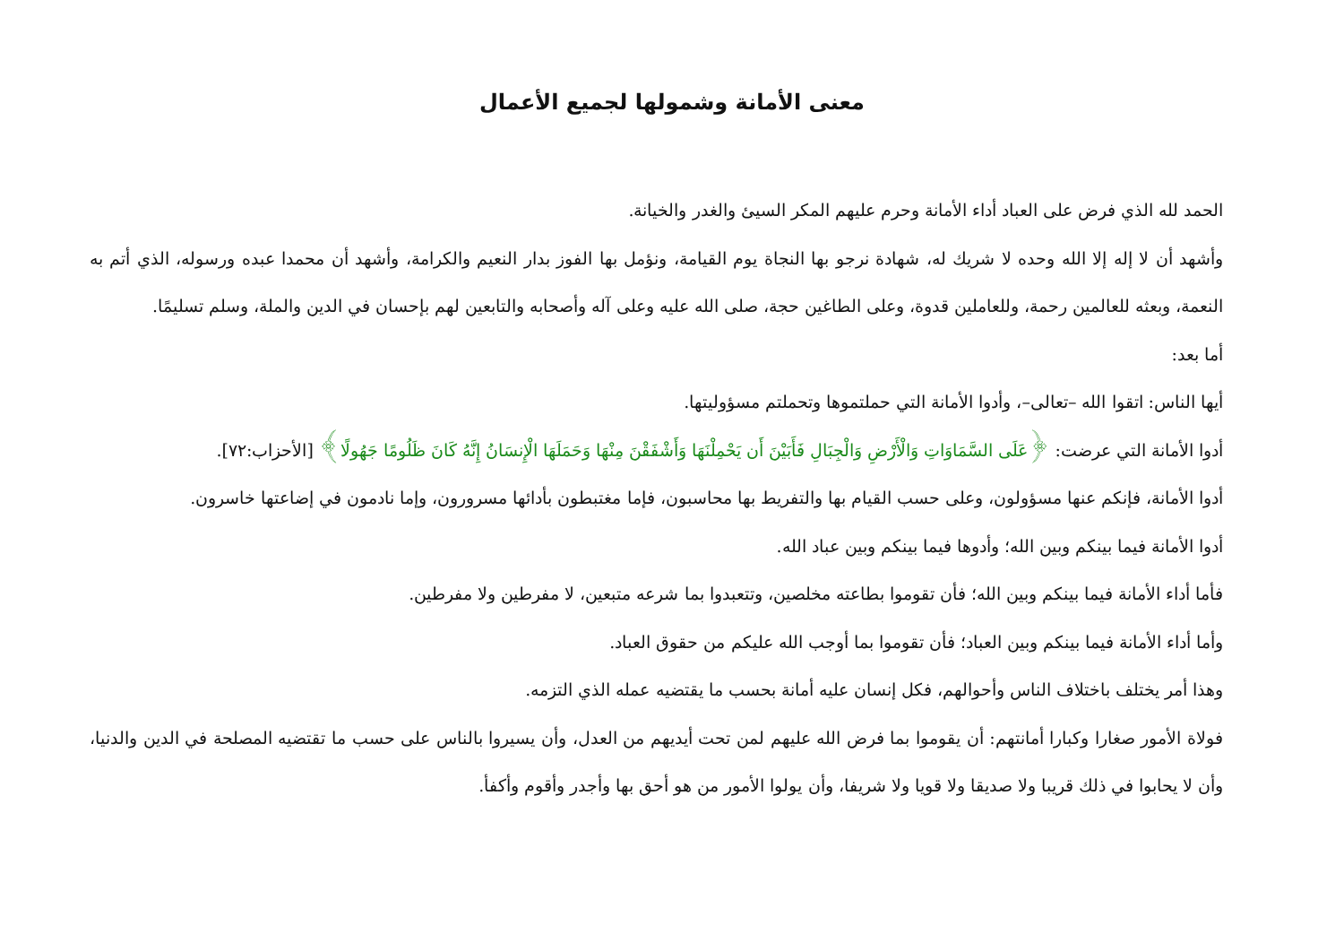معنى الأمانة وشمولها لجميع الأعمال
الحمد لله الذي فرض على العباد أداء الأمانة وحرم عليهم المكر السيئ والغدر والخيانة.
وأشهد أن لا إله إلا الله وحده لا شريك له، شهادة نرجو بها النجاة يوم القيامة، ونؤمل بها الفوز بدار النعيم والكرامة، وأشهد أن محمدا عبده ورسوله، الذي أتم به النعمة، وبعثه للعالمين رحمة، وللعاملين قدوة، وعلى الطاغين حجة، صلى الله عليه وعلى آله وأصحابه والتابعين لهم بإحسان في الدين والملة، وسلم تسليمًا.
أما بعد:
أيها الناس: اتقوا الله –تعالى–، وأدوا الأمانة التي حملتموها وتحملتم مسؤوليتها.
أدوا الأمانة التي عرضت: ﴿عَلَى السَّمَاوَاتِ وَالْأَرْضِ وَالْجِبَالِ فَأَبَيْنَ أَن يَحْمِلْنَهَا وَأَشْفَقْنَ مِنْهَا وَحَمَلَهَا الْإِنسَانُ إِنَّهُ كَانَ ظَلُومًا جَهُولًا﴾ [الأحزاب:٧٢].
أدوا الأمانة، فإنكم عنها مسؤولون، وعلى حسب القيام بها والتفريط بها محاسبون، فإما مغتبطون بأدائها مسرورون، وإما نادمون في إضاعتها خاسرون.
أدوا الأمانة فيما بينكم وبين الله؛ وأدوها فيما بينكم وبين عباد الله.
فأما أداء الأمانة فيما بينكم وبين الله؛ فأن تقوموا بطاعته مخلصين، وتتعبدوا بما شرعه متبعين، لا مفرطين ولا مفرطين.
وأما أداء الأمانة فيما بينكم وبين العباد؛ فأن تقوموا بما أوجب الله عليكم من حقوق العباد.
وهذا أمر يختلف باختلاف الناس وأحوالهم، فكل إنسان عليه أمانة بحسب ما يقتضيه عمله الذي التزمه.
فولاة الأمور صغارا وكبارا أمانتهم: أن يقوموا بما فرض الله عليهم لمن تحت أيديهم من العدل، وأن يسيروا بالناس على حسب ما تقتضيه المصلحة في الدين والدنيا، وأن لا يحابوا في ذلك قريبا ولا صديقا ولا قويا ولا شريفا، وأن يولوا الأمور من هو أحق بها وأجدر وأقوم وأكفأ.